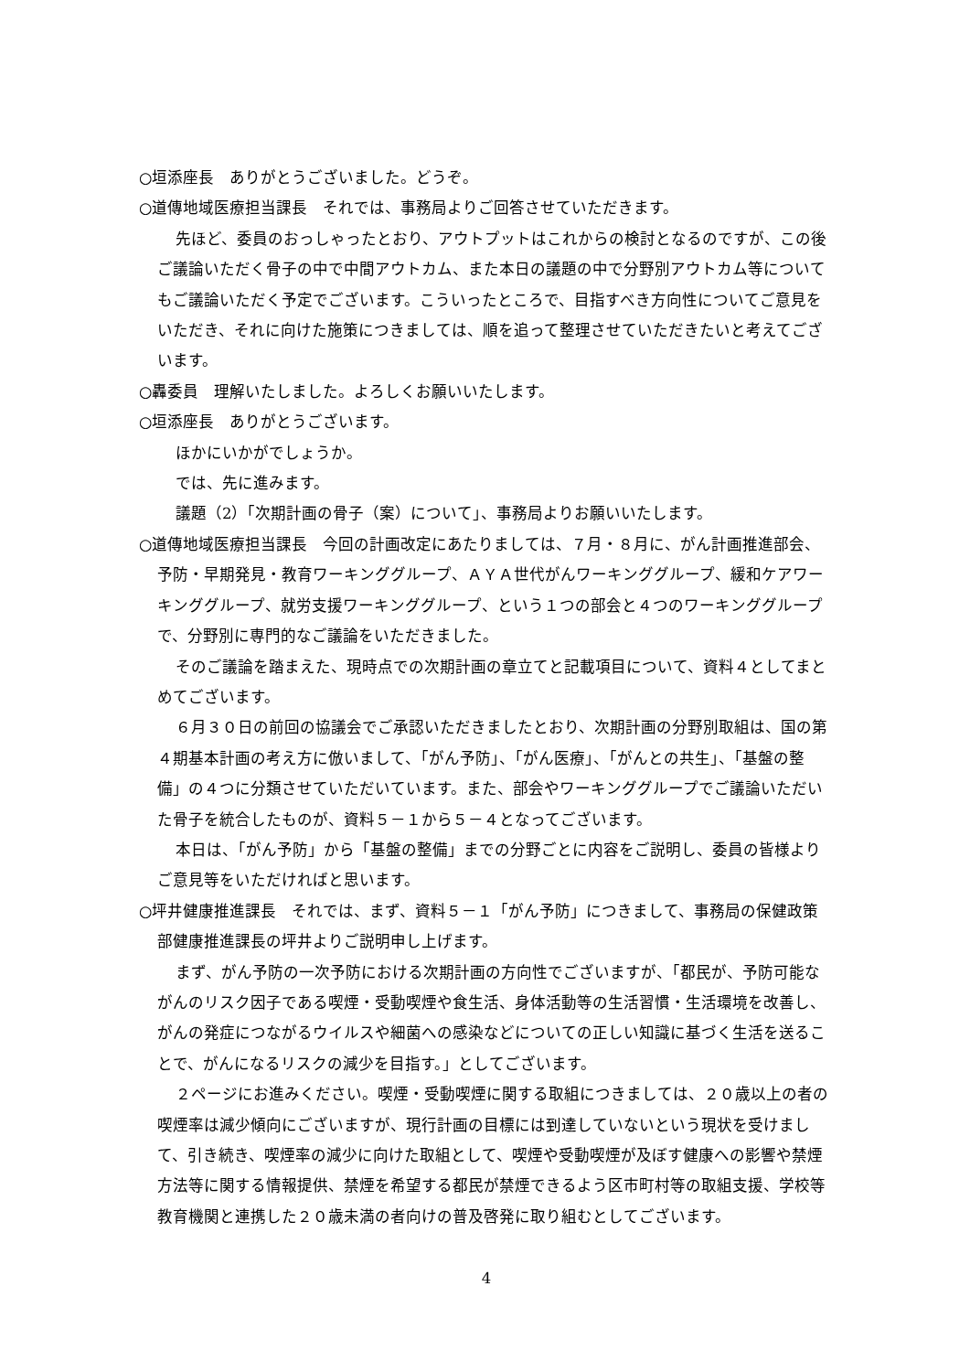○垣添座長　ありがとうございました。どうぞ。
○道傳地域医療担当課長　それでは、事務局よりご回答させていただきます。
先ほど、委員のおっしゃったとおり、アウトプットはこれからの検討となるのですが、この後ご議論いただく骨子の中で中間アウトカム、また本日の議題の中で分野別アウトカム等についてもご議論いただく予定でございます。こういったところで、目指すべき方向性についてご意見をいただき、それに向けた施策につきましては、順を追って整理させていただきたいと考えてございます。
○轟委員　理解いたしました。よろしくお願いいたします。
○垣添座長　ありがとうございます。
ほかにいかがでしょうか。
では、先に進みます。
議題（2）「次期計画の骨子（案）について」、事務局よりお願いいたします。
○道傳地域医療担当課長　今回の計画改定にあたりましては、７月・８月に、がん計画推進部会、予防・早期発見・教育ワーキンググループ、ＡＹＡ世代がんワーキンググループ、緩和ケアワーキンググループ、就労支援ワーキンググループ、という１つの部会と４つのワーキンググループで、分野別に専門的なご議論をいただきました。
そのご議論を踏まえた、現時点での次期計画の章立てと記載項目について、資料４としてまとめてございます。
６月３０日の前回の協議会でご承認いただきましたとおり、次期計画の分野別取組は、国の第４期基本計画の考え方に倣いまして、「がん予防」、「がん医療」、「がんとの共生」、「基盤の整備」の４つに分類させていただいています。また、部会やワーキンググループでご議論いただいた骨子を統合したものが、資料５－１から５－４となってございます。
本日は、「がん予防」から「基盤の整備」までの分野ごとに内容をご説明し、委員の皆様よりご意見等をいただければと思います。
○坪井健康推進課長　それでは、まず、資料５－１「がん予防」につきまして、事務局の保健政策部健康推進課長の坪井よりご説明申し上げます。
まず、がん予防の一次予防における次期計画の方向性でございますが、「都民が、予防可能ながんのリスク因子である喫煙・受動喫煙や食生活、身体活動等の生活習慣・生活環境を改善し、がんの発症につながるウイルスや細菌への感染などについての正しい知識に基づく生活を送ることで、がんになるリスクの減少を目指す。」としてございます。
２ページにお進みください。喫煙・受動喫煙に関する取組につきましては、２０歳以上の者の喫煙率は減少傾向にございますが、現行計画の目標には到達していないという現状を受けまして、引き続き、喫煙率の減少に向けた取組として、喫煙や受動喫煙が及ぼす健康への影響や禁煙方法等に関する情報提供、禁煙を希望する都民が禁煙できるよう区市町村等の取組支援、学校等教育機関と連携した２０歳未満の者向けの普及啓発に取り組むとしてございます。
4